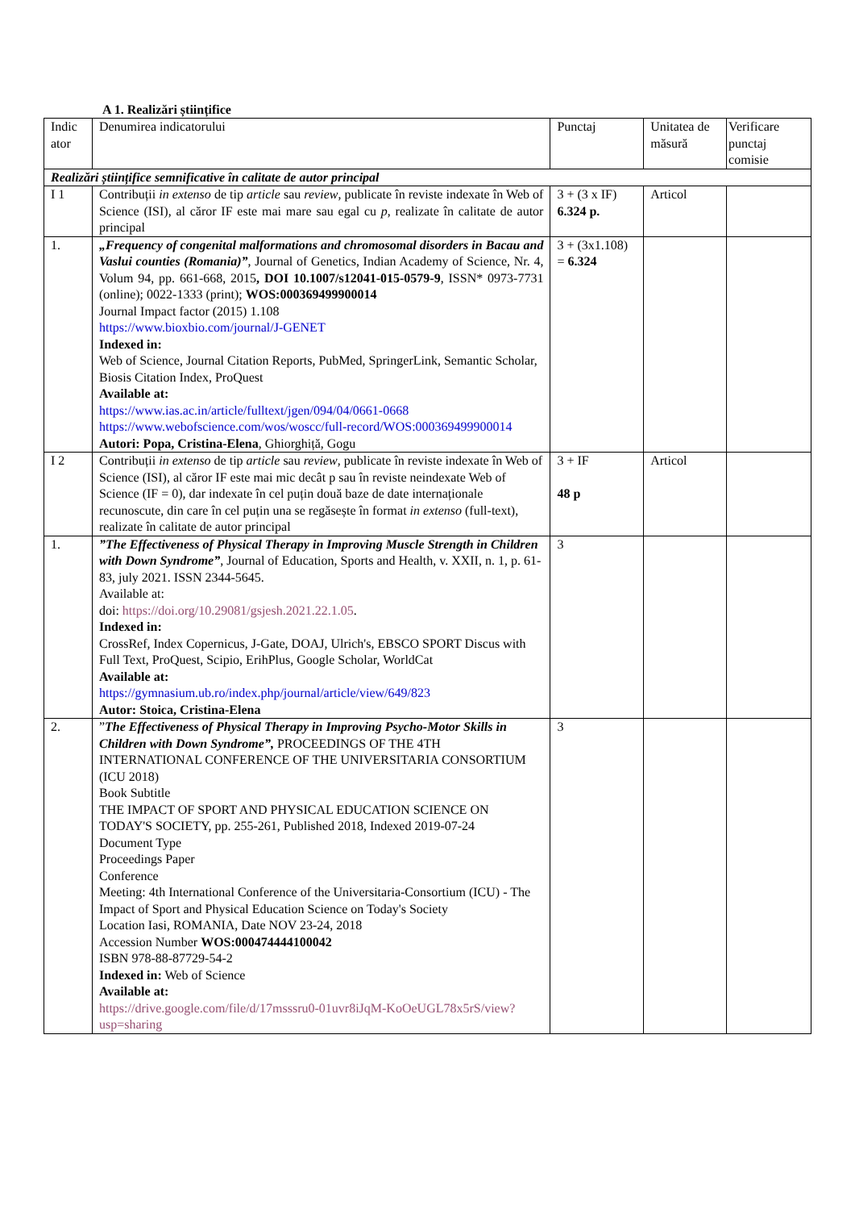A 1. Realizări științifice
| Indic ator | Denumirea indicatorului | Punctaj | Unitatea de măsură | Verificare punctaj comisie |
| Realizări științifice semnificative în calitate de autor principal | | | | |
| I 1 | Contribuții in extenso de tip article sau review , publicate în reviste indexate în Web of Science (ISI), al căror IF este mai mare sau egal cu p , realizate în calitate de autor principal | 3 + (3 x IF) 6.324 p. | Articol | |
| 1. | „Frequency of congenital malformations and chromosomal disorders in Bacau and Vaslui counties (Romania)” , Journal of Genetics, Indian Academy of Science, Nr. 4, Volum 94, pp. 661-668, 2015 , DOI 10.1007/s12041-015-0579-9 , ISSN* 0973-7731 (online); 0022-1333 (print); WOS:000369499900014 Journal Impact factor (2015) 1.108 https://www.bioxbio.com/journal/J-GENET Indexed in: Web of Science, Journal Citation Reports, PubMed, SpringerLink, Semantic Scholar, Biosis Citation Index, ProQuest Available at: https://www.ias.ac.in/article/fulltext/jgen/094/04/0661-0668 https://www.webofscience.com/wos/woscc/full-record/WOS:000369499900014 Autori: Popa, Cristina-Elena , Ghiorghiță, Gogu | 3 + (3x1.108) = 6.324 | | |
| I 2 | Contribuții in extenso de tip article sau review , publicate în reviste indexate în Web of Science (ISI), al căror IF este mai mic decât p sau în reviste neindexate Web of Science (IF = 0), dar indexate în cel puțin două baze de date internaționale recunoscute, din care în cel puțin una se regăsește în format in extenso (full-text), realizate în calitate de autor principal | 3 + IF 48 p | Articol | |
| 1. | ”The Effectiveness of Physical Therapy in Improving Muscle Strength in Children with Down Syndrome” , Journal of Education, Sports and Health, v. XXII, n. 1, p. 61-83, july 2021. ISSN 2344-5645. Available at: doi: https://doi.org/10.29081/gsjesh.2021.22.1.05 . Indexed in: CrossRef, Index Copernicus, J-Gate, DOAJ, Ulrich's, EBSCO SPORT Discus with Full Text, ProQuest, Scipio, ErihPlus, Google Scholar, WorldCat Available at: https://gymnasium.ub.ro/index.php/journal/article/view/649/823 Autor: Stoica, Cristina-Elena | 3 | | |
| 2. | ” The Effectiveness of Physical Therapy in Improving Psycho-Motor Skills in Children with Down Syndrome”, PROCEEDINGS OF THE 4TH INTERNATIONAL CONFERENCE OF THE UNIVERSITARIA CONSORTIUM (ICU 2018) Book Subtitle THE IMPACT OF SPORT AND PHYSICAL EDUCATION SCIENCE ON TODAY'S SOCIETY, pp. 255-261, Published 2018, Indexed 2019-07-24 Document Type Proceedings Paper Conference Meeting: 4th International Conference of the Universitaria-Consortium (ICU) - The Impact of Sport and Physical Education Science on Today's Society Location Iasi, ROMANIA, Date NOV 23-24, 2018 Accession Number WOS:000474444100042 ISBN 978-88-87729-54-2 Indexed in: Web of Science Available at: https://drive.google.com/file/d/17msssru0-01uvr8iJqM-KoOeUGL78x5rS/view?usp=sharing | 3 | | |